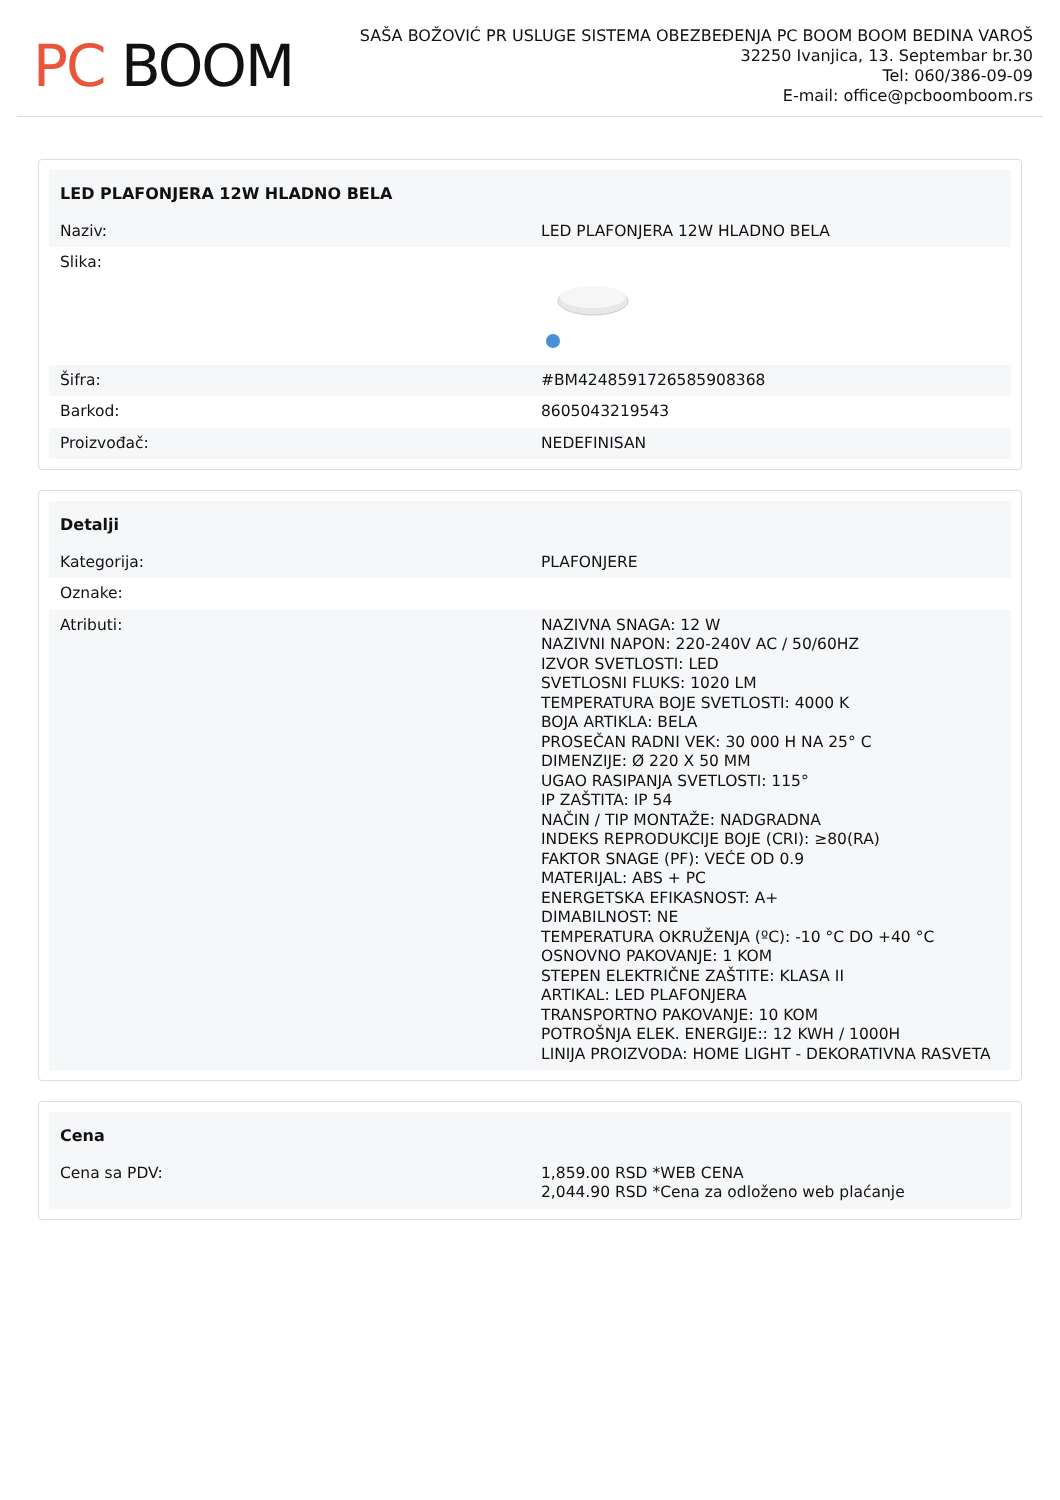PC BOOM
SAŠA BOŽOVIĆ PR USLUGE SISTEMA OBEZBEĐENJA PC BOOM BOOM BEDINA VAROŠ
32250 Ivanjica, 13. Septembar br.30
Tel: 060/386-09-09
E-mail: office@pcboomboom.rs
| LED PLAFONJERA 12W HLADNO BELA | |
| --- | --- |
| Naziv: | LED PLAFONJERA 12W HLADNO BELA |
| Slika: | |
| Šifra: | #BM4248591726585908368 |
| Barkod: | 8605043219543 |
| Proizvođač: | NEDEFINISAN |
| Detalji | |
| --- | --- |
| Kategorija: | PLAFONJERE |
| Oznake: | |
| Atributi: | NAZIVNA SNAGA: 12 W NAZIVNI NAPON: 220-240V AC / 50/60HZ IZVOR SVETLOSTI: LED SVETLOSNI FLUKS: 1020 LM TEMPERATURA BOJE SVETLOSTI: 4000 K BOJA ARTIKLA: BELA PROSEČAN RADNI VEK: 30 000 H NA 25° C DIMENZIJE: Ø 220 X 50 MM UGAO RASIPANJA SVETLOSTI: 115° IP ZAŠTITA: IP 54 NAČIN / TIP MONTAŽE: NADGRADNA INDEKS REPRODUKCIJE BOJE (CRI): ≥80(RA) FAKTOR SNAGE (PF): VEĆE OD 0.9 MATERIJAL: ABS + PC ENERGETSKA EFIKASNOST: A+ DIMABILNOST: NE TEMPERATURA OKRUŽENJA (ºC): -10 °C DO +40 °C OSNOVNO PAKOVANJE: 1 KOM STEPEN ELEKTRIČNE ZAŠTITE: KLASA II ARTIKAL: LED PLAFONJERA TRANSPORTNO PAKOVANJE: 10 KOM POTROŠNJA ELEK. ENERGIJE:: 12 KWH / 1000H LINIJA PROIZVODA: HOME LIGHT - DEKORATIVNA RASVETA |
| Cena | |
| --- | --- |
| Cena sa PDV: | 1,859.00 RSD *WEB CENA 2,044.90 RSD *Cena za odloženo web plaćanje |